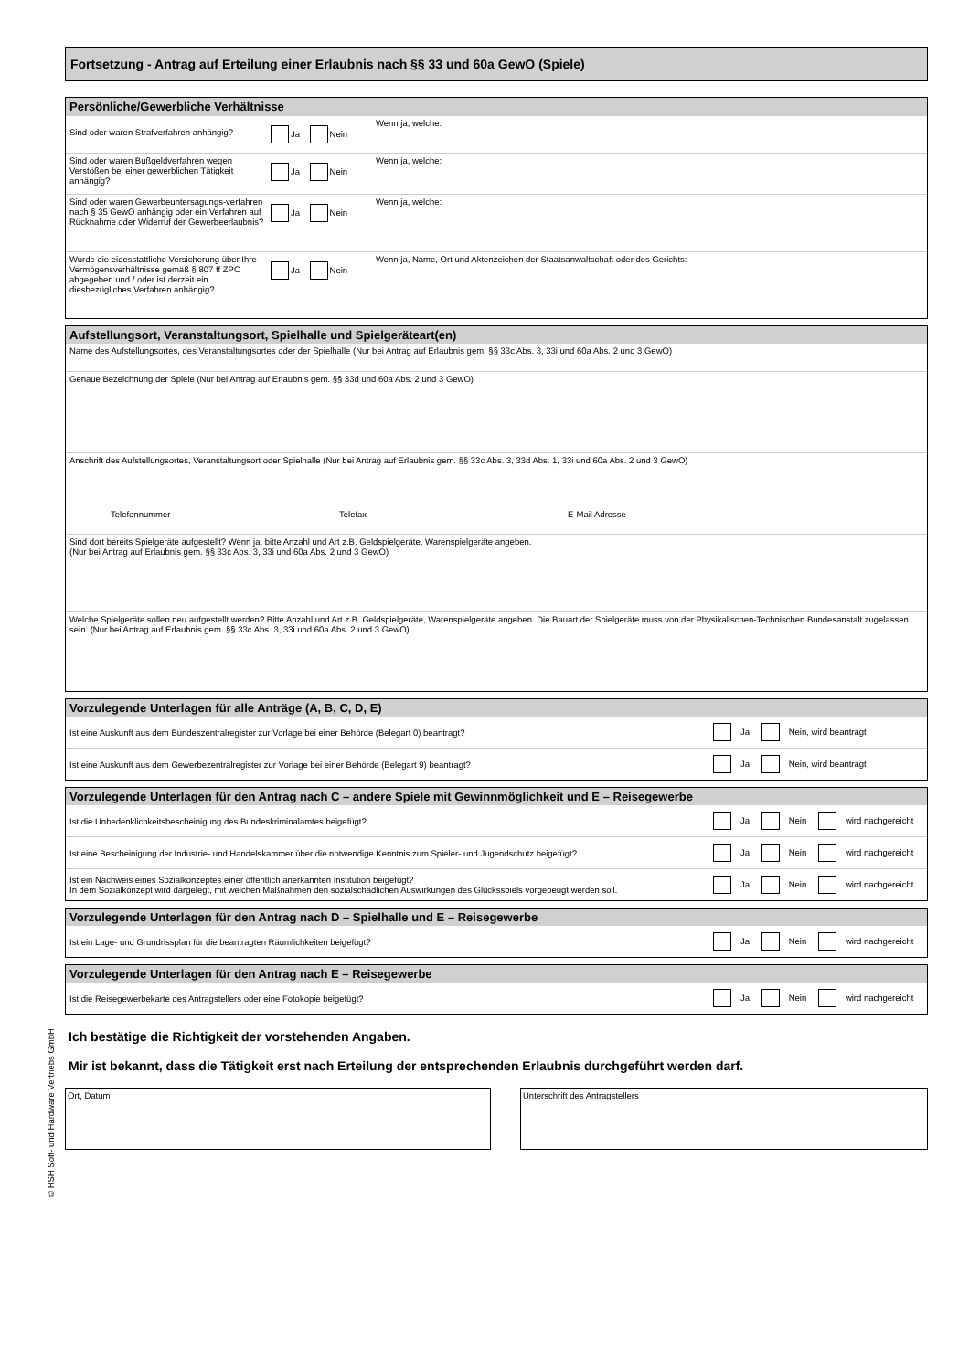Fortsetzung - Antrag auf Erteilung einer Erlaubnis nach §§ 33 und 60a GewO (Spiele)
Persönliche/Gewerbliche Verhältnisse
Sind oder waren Strafverfahren anhängig?
Ja Nein
Wenn ja, welche:
Sind oder waren Bußgeldverfahren wegen Verstößen bei einer gewerblichen Tätigkeit anhängig?
Ja Nein
Wenn ja, welche:
Sind oder waren Gewerbeuntersagungs-verfahren nach § 35 GewO anhängig oder ein Verfahren auf Rücknahme oder Widerruf der Gewerbeerlaubnis?
Ja Nein
Wenn ja, welche:
Wurde die eidesstattliche Versicherung über Ihre Vermögensverhältnisse gemäß § 807 ff ZPO abgegeben und / oder ist derzeit ein diesbezügliches Verfahren anhängig?
Ja Nein
Wenn ja, Name, Ort und Aktenzeichen der Staatsanwaltschaft oder des Gerichts:
Aufstellungsort, Veranstaltungsort, Spielhalle und Spielgeräteart(en)
Name des Aufstellungsortes, des Veranstaltungsortes oder der Spielhalle (Nur bei Antrag auf Erlaubnis gem. §§ 33c Abs. 3, 33i und 60a Abs. 2 und 3 GewO)
Genaue Bezeichnung der Spiele (Nur bei Antrag auf Erlaubnis gem. §§ 33d und 60a Abs. 2 und 3 GewO)
Anschrift des Aufstellungsortes, Veranstaltungsort oder Spielhalle (Nur bei Antrag auf Erlaubnis gem. §§ 33c Abs. 3, 33d Abs. 1, 33i und 60a Abs. 2 und 3 GewO)
Telefonnummer Telefax E-Mail Adresse
Sind dort bereits Spielgeräte aufgestellt? Wenn ja, bitte Anzahl und Art z.B. Geldspielgeräte, Warenspielgeräte angeben.
(Nur bei Antrag auf Erlaubnis gem. §§ 33c Abs. 3, 33i und 60a Abs. 2 und 3 GewO)
Welche Spielgeräte sollen neu aufgestellt werden? Bitte Anzahl und Art z.B. Geldspielgeräte, Warenspielgeräte angeben. Die Bauart der Spielgeräte muss von der Physikalischen-Technischen Bundesanstalt zugelassen sein. (Nur bei Antrag auf Erlaubnis gem. §§ 33c Abs. 3, 33i und 60a Abs. 2 und 3 GewO)
Vorzulegende Unterlagen für alle Anträge (A, B, C, D, E)
Ist eine Auskunft aus dem Bundeszentralregister zur Vorlage bei einer Behörde (Belegart 0) beantragt?
Ja Nein, wird beantragt
Ist eine Auskunft aus dem Gewerbezentralregister zur Vorlage bei einer Behörde (Belegart 9) beantragt?
Ja Nein, wird beantragt
Vorzulegende Unterlagen für den Antrag nach C – andere Spiele mit Gewinnmöglichkeit und E – Reisegewerbe
Ist die Unbedenklichkeitsbescheinigung des Bundeskriminalamtes beigefügt?
Ja Nein wird nachgereicht
Ist eine Bescheinigung der Industrie- und Handelskammer über die notwendige Kenntnis zum Spieler- und Jugendschutz beigefügt?
Ja Nein wird nachgereicht
Ist ein Nachweis eines Sozialkonzeptes einer öffentlich anerkannten Institution beigefügt?
In dem Sozialkonzept wird dargelegt, mit welchen Maßnahmen den sozialschädlichen Auswirkungen des Glücksspiels vorgebeugt werden soll.
Ja Nein wird nachgereicht
Vorzulegende Unterlagen für den Antrag nach D – Spielhalle und E – Reisegewerbe
Ist ein Lage- und Grundrissplan für die beantragten Räumlichkeiten beigefügt?
Ja Nein wird nachgereicht
Vorzulegende Unterlagen für den Antrag nach E – Reisegewerbe
Ist die Reisegewerbekarte des Antragstellers oder eine Fotokopie beigefügt?
Ja Nein wird nachgereicht
Ich bestätige die Richtigkeit der vorstehenden Angaben.
Mir ist bekannt, dass die Tätigkeit erst nach Erteilung der entsprechenden Erlaubnis durchgeführt werden darf.
Ort, Datum Unterschrift des Antragstellers
© HSH Soft- und Hardware Vertriebs GmbH